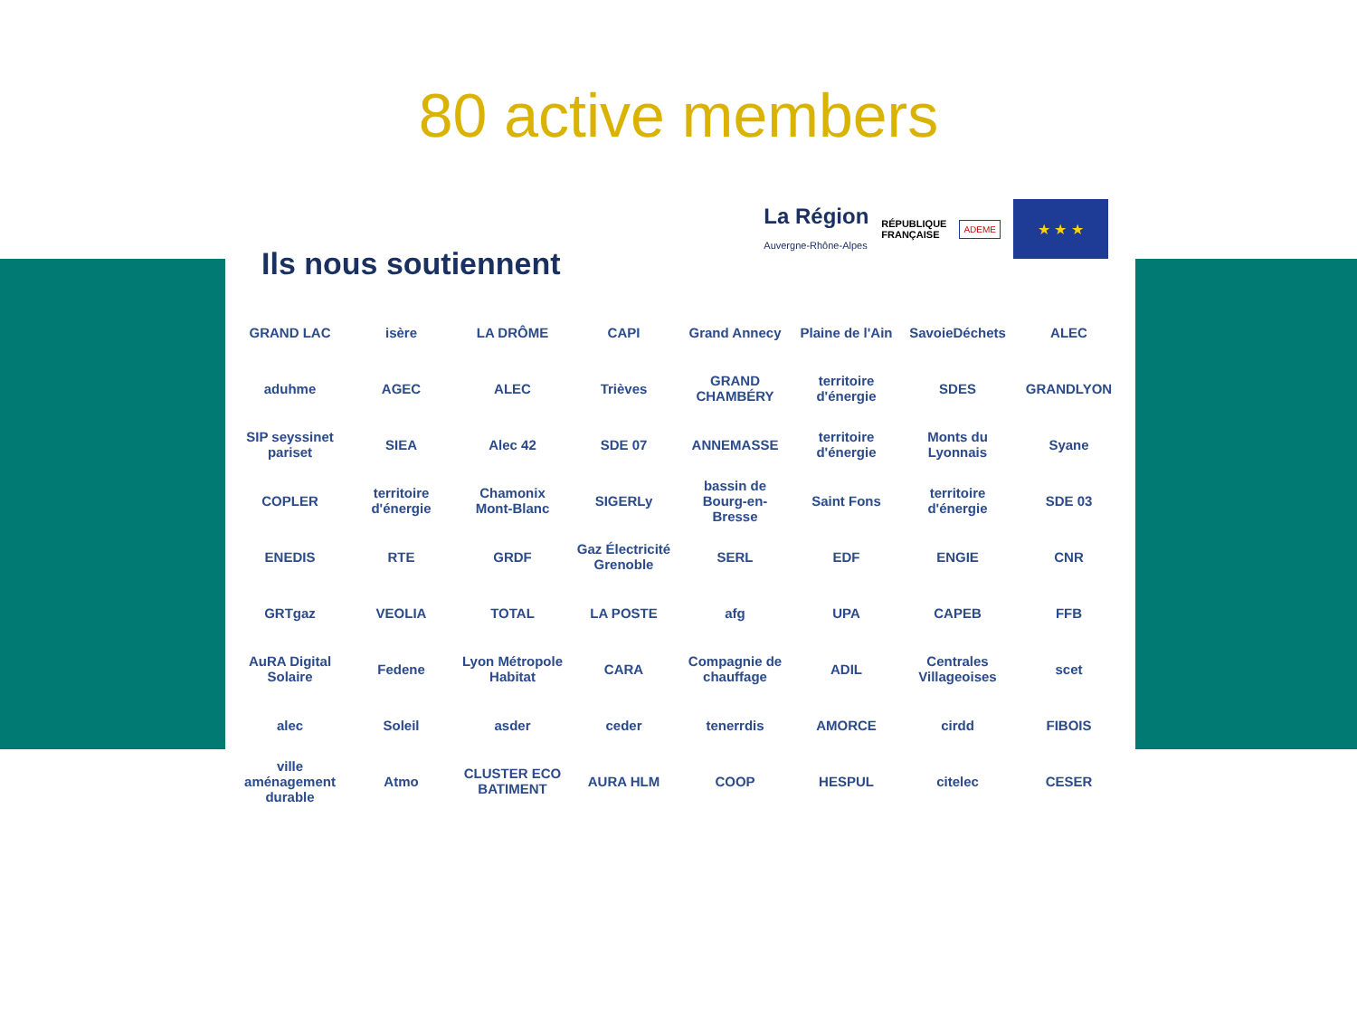80 active members
La Région
Auvergne-Rhône-Alpes RÉPUBLIQUE
FRANÇAISE ADEME
★ ★ ★
Ils nous soutiennent
GRAND LAC isère LA DRÔME CAPI Grand Annecy Plaine de l'Ain SavoieDéchets ALEC aduhme AGEC ALEC Trièves GRAND CHAMBÉRY territoire d'énergie SDES GRANDLYON SIP seyssinet pariset SIEA Alec 42 SDE 07 ANNEMASSE territoire d'énergie Monts du Lyonnais Syane COPLER territoire d'énergie Chamonix Mont-Blanc SIGERLy bassin de Bourg-en-Bresse Saint Fons territoire d'énergie SDE 03 ENEDIS RTE GRDF Gaz Électricité Grenoble SERL EDF ENGIE CNR GRTgaz VEOLIA TOTAL LA POSTE afg UPA CAPEB FFB AuRA Digital Solaire Fedene Lyon Métropole Habitat CARA Compagnie de chauffage ADIL Centrales Villageoises scet alec Soleil asder ceder tenerrdis AMORCE cirdd FIBOIS ville aménagement durable Atmo CLUSTER ECO BATIMENT AURA HLM COOP HESPUL citelec CESER